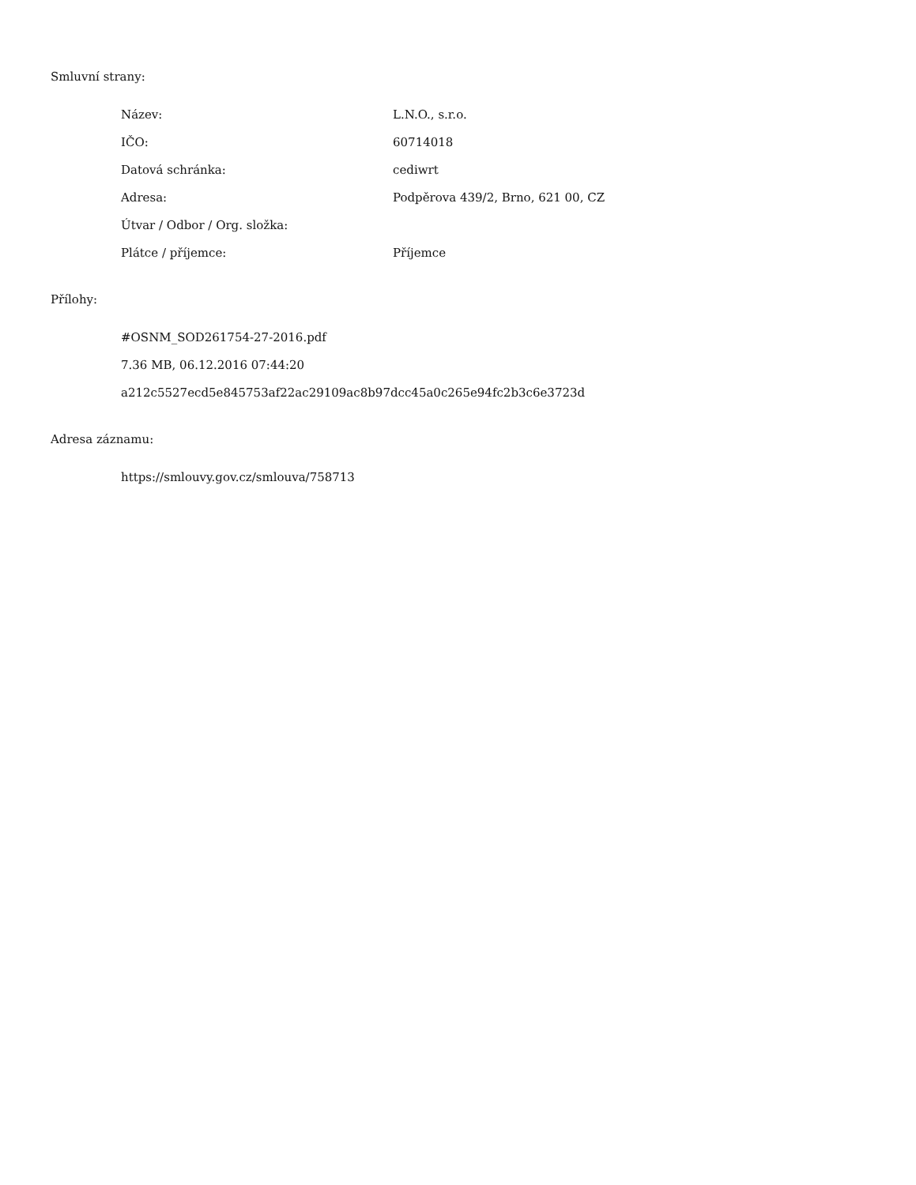Smluvní strany:
| Název: | L.N.O., s.r.o. |
| IČO: | 60714018 |
| Datová schránka: | cediwrt |
| Adresa: | Podpěrova 439/2, Brno, 621 00, CZ |
| Útvar / Odbor / Org. složka: | |
| Plátce / příjemce: | Příjemce |
Přílohy:
#OSNM_SOD261754-27-2016.pdf
7.36 MB, 06.12.2016 07:44:20
a212c5527ecd5e845753af22ac29109ac8b97dcc45a0c265e94fc2b3c6e3723d
Adresa záznamu:
https://smlouvy.gov.cz/smlouva/758713